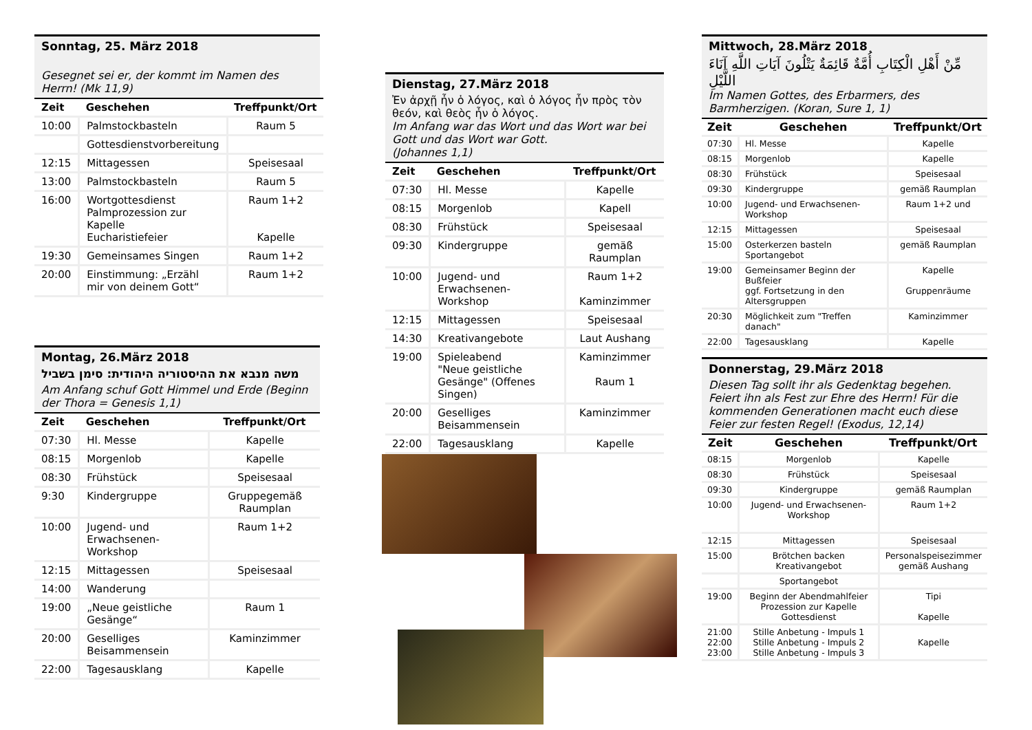Sonntag, 25. März 2018
Gesegnet sei er, der kommt im Namen des Herrn! (Mk 11,9)
| Zeit | Geschehen | Treffpunkt/Ort |
| --- | --- | --- |
| 10:00 | Palmstockbasteln | Raum 5 |
| | Gottesdienstvorbereitung | |
| 12:15 | Mittagessen | Speisesaal |
| 13:00 | Palmstockbasteln | Raum 5 |
| 16:00 | Wortgottesdienst Palmprozession zur Kapelle Eucharistiefeier | Raum 1+2 Kapelle |
| 19:30 | Gemeinsames Singen | Raum 1+2 |
| 20:00 | Einstimmung: „Erzähl mir von deinem Gott“ | Raum 1+2 |
Montag, 26.März 2018
משה מנבא את ההיסטוריה היהודית: סימן בשביל
Am Anfang schuf Gott Himmel und Erde (Beginn der Thora = Genesis 1,1)
| Zeit | Geschehen | Treffpunkt/Ort |
| --- | --- | --- |
| 07:30 | Hl. Messe | Kapelle |
| 08:15 | Morgenlob | Kapelle |
| 08:30 | Frühstück | Speisesaal |
| 9:30 | Kindergruppe | Gruppegemäß Raumplan |
| 10:00 | Jugend- und Erwachsenen-Workshop | Raum 1+2 |
| 12:15 | Mittagessen | Speisesaal |
| 14:00 | Wanderung | |
| 19:00 | „Neue geistliche Gesänge“ | Raum 1 |
| 20:00 | Geselliges Beisammensein | Kaminzimmer |
| 22:00 | Tagesausklang | Kapelle |
Dienstag, 27.März 2018
Ἐν ἀρχῇ ἦν ὁ λόγος, καὶ ὁ λόγος ἦν πρὸς τὸν θεόν, καὶ θεὸς ἦν ὁ λόγος.
Im Anfang war das Wort und das Wort war bei Gott und das Wort war Gott.
(Johannes 1,1)
| Zeit | Geschehen | Treffpunkt/Ort |
| --- | --- | --- |
| 07:30 | Hl. Messe | Kapelle |
| 08:15 | Morgenlob | Kapell |
| 08:30 | Frühstück | Speisesaal |
| 09:30 | Kindergruppe | gemäß Raumplan |
| 10:00 | Jugend- und Erwachsenen-Workshop | Raum 1+2 Kaminzimmer |
| 12:15 | Mittagessen | Speisesaal |
| 14:30 | Kreativangebote | Laut Aushang |
| 19:00 | Spieleabend "Neue geistliche Gesänge" (Offenes Singen) | Kaminzimmer Raum 1 |
| 20:00 | Geselliges Beisammensein | Kaminzimmer |
| 22:00 | Tagesausklang | Kapelle |
Mittwoch, 28.März 2018
مِّنْ أَهْلِ الْكِتَابِ أُمَّةٌ قَائِمَةٌ يَتْلُونَ آيَاتِ اللَّهِ آنَاءَ اللَّيْلِ
Im Namen Gottes, des Erbarmers, des Barmherzigen. (Koran, Sure 1, 1)
| Zeit | Geschehen | Treffpunkt/Ort |
| --- | --- | --- |
| 07:30 | Hl. Messe | Kapelle |
| 08:15 | Morgenlob | Kapelle |
| 08:30 | Frühstück | Speisesaal |
| 09:30 | Kindergruppe | gemäß Raumplan |
| 10:00 | Jugend- und Erwachsenen-Workshop | Raum 1+2 und |
| 12:15 | Mittagessen | Speisesaal |
| 15:00 | Osterkerzen basteln Sportangebot | gemäß Raumplan |
| 19:00 | Gemeinsamer Beginn der Bußfeier ggf. Fortsetzung in den Altersgruppen | Kapelle Gruppenräume |
| 20:30 | Möglichkeit zum "Treffen danach" | Kaminzimmer |
| 22:00 | Tagesausklang | Kapelle |
Donnerstag, 29.März 2018
Diesen Tag sollt ihr als Gedenktag begehen. Feiert ihn als Fest zur Ehre des Herrn! Für die kommenden Generationen macht euch diese Feier zur festen Regel! (Exodus, 12,14)
| Zeit | Geschehen | Treffpunkt/Ort |
| --- | --- | --- |
| 08:15 | Morgenlob | Kapelle |
| 08:30 | Frühstück | Speisesaal |
| 09:30 | Kindergruppe | gemäß Raumplan |
| 10:00 | Jugend- und Erwachsenen-Workshop | Raum 1+2 |
| 12:15 | Mittagessen | Speisesaal |
| 15:00 | Brötchen backen Kreativangebot | Personalspeisezimmer gemäß Aushang |
| | Sportangebot | |
| 19:00 | Beginn der Abendmahlfeier Prozession zur Kapelle Gottesdienst | Tipi Kapelle |
| 21:00 22:00 23:00 | Stille Anbetung - Impuls 1 Stille Anbetung - Impuls 2 Stille Anbetung - Impuls 3 | Kapelle |